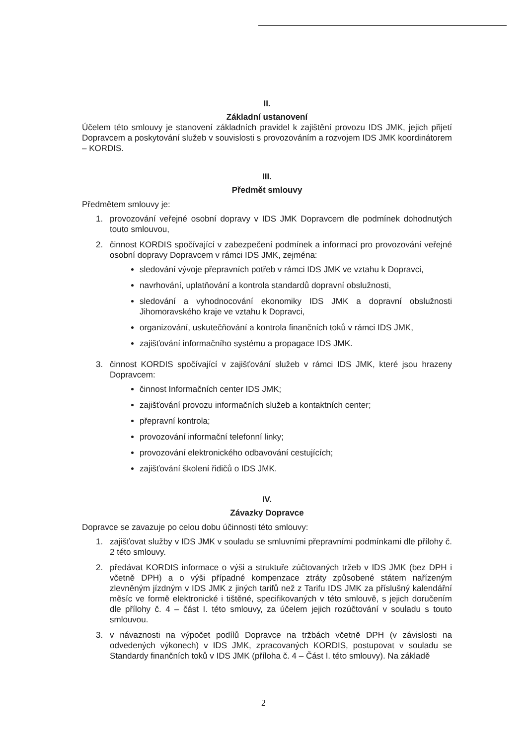II.
Základní ustanovení
Účelem této smlouvy je stanovení základních pravidel k zajištění provozu IDS JMK, jejich přijetí Dopravcem a poskytování služeb v souvislosti s provozováním a rozvojem IDS JMK koordinátorem – KORDIS.
III.
Předmět smlouvy
Předmětem smlouvy je:
1. provozování veřejné osobní dopravy v IDS JMK Dopravcem dle podmínek dohodnutých touto smlouvou,
2. činnost KORDIS spočívající v zabezpečení podmínek a informací pro provozování veřejné osobní dopravy Dopravcem v rámci IDS JMK, zejména:
sledování vývoje přepravních potřeb v rámci IDS JMK ve vztahu k Dopravci,
navrhování, uplatňování a kontrola standardů dopravní obslužnosti,
sledování a vyhodnocování ekonomiky IDS JMK a dopravní obslužnosti Jihomoravského kraje ve vztahu k Dopravci,
organizování, uskutečňování a kontrola finančních toků v rámci IDS JMK,
zajišťování informačního systému a propagace IDS JMK.
3. činnost KORDIS spočívající v zajišťování služeb v rámci IDS JMK, které jsou hrazeny Dopravcem:
činnost Informačních center IDS JMK;
zajišťování provozu informačních služeb a kontaktních center;
přepravní kontrola;
provozování informační telefonní linky;
provozování elektronického odbavování cestujících;
zajišťování školení řidičů o IDS JMK.
IV.
Závazky Dopravce
Dopravce se zavazuje po celou dobu účinnosti této smlouvy:
1. zajišťovat služby v IDS JMK v souladu se smluvními přepravními podmínkami dle přílohy č. 2 této smlouvy.
2. předávat KORDIS informace o výši a struktuře zúčtovaných tržeb v IDS JMK (bez DPH i včetně DPH) a o výši případné kompenzace ztráty způsobené státem nařízeným zlevněným jízdným v IDS JMK z jiných tarifů než z Tarifu IDS JMK za příslušný kalendářní měsíc ve formě elektronické i tištěné, specifikovaných v této smlouvě, s jejich doručením dle přílohy č. 4 – část I. této smlouvy, za účelem jejich rozúčtování v souladu s touto smlouvou.
3. v návaznosti na výpočet podílů Dopravce na tržbách včetně DPH (v závislosti na odvedených výkonech) v IDS JMK, zpracovaných KORDIS, postupovat v souladu se Standardy finančních toků v IDS JMK (příloha č. 4 – Část I. této smlouvy). Na základě
2